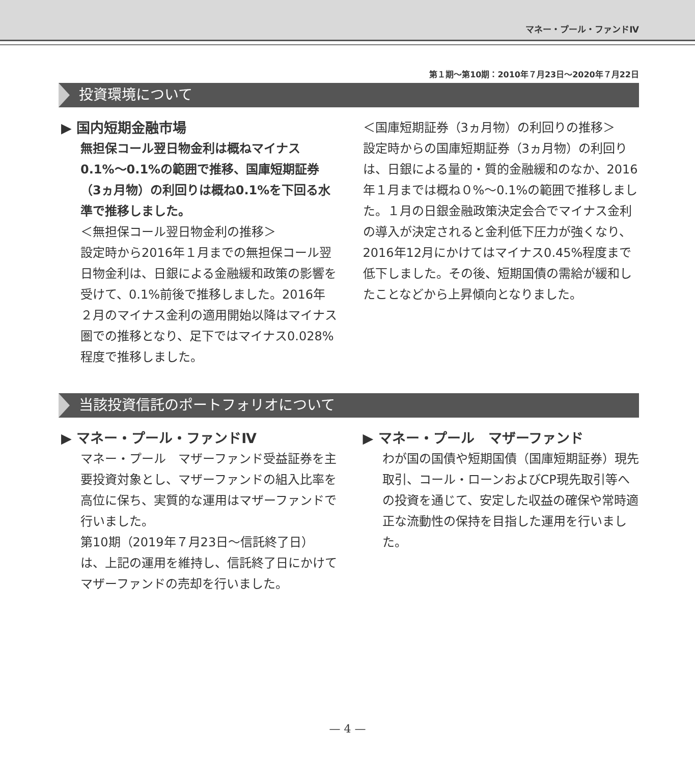マネー・プール・ファンドⅣ
第１期〜第10期：2010年７月23日〜2020年７月22日
投資環境について
▶ 国内短期金融市場
無担保コール翌日物金利は概ねマイナス0.1%〜0.1%の範囲で推移、国庫短期証券（3ヵ月物）の利回りは概ね0.1%を下回る水準で推移しました。
＜無担保コール翌日物金利の推移＞
設定時から2016年１月までの無担保コール翌日物金利は、日銀による金融緩和政策の影響を受けて、0.1%前後で推移しました。2016年２月のマイナス金利の適用開始以降はマイナス圏での推移となり、足下ではマイナス0.028%程度で推移しました。
＜国庫短期証券（3ヵ月物）の利回りの推移＞
設定時からの国庫短期証券（3ヵ月物）の利回りは、日銀による量的・質的金融緩和のなか、2016年１月までは概ね０%〜0.1%の範囲で推移しました。１月の日銀金融政策決定会合でマイナス金利の導入が決定されると金利低下圧力が強くなり、2016年12月にかけてはマイナス0.45%程度まで低下しました。その後、短期国債の需給が緩和したことなどから上昇傾向となりました。
当該投資信託のポートフォリオについて
▶ マネー・プール・ファンドⅣ
マネー・プール　マザーファンド受益証券を主要投資対象とし、マザーファンドの組入比率を高位に保ち、実質的な運用はマザーファンドで行いました。
第10期（2019年７月23日〜信託終了日）は、上記の運用を維持し、信託終了日にかけてマザーファンドの売却を行いました。
▶ マネー・プール　マザーファンド
わが国の国債や短期国債（国庫短期証券）現先取引、コール・ローンおよびCP現先取引等への投資を通じて、安定した収益の確保や常時適正な流動性の保持を目指した運用を行いました。
— 4 —